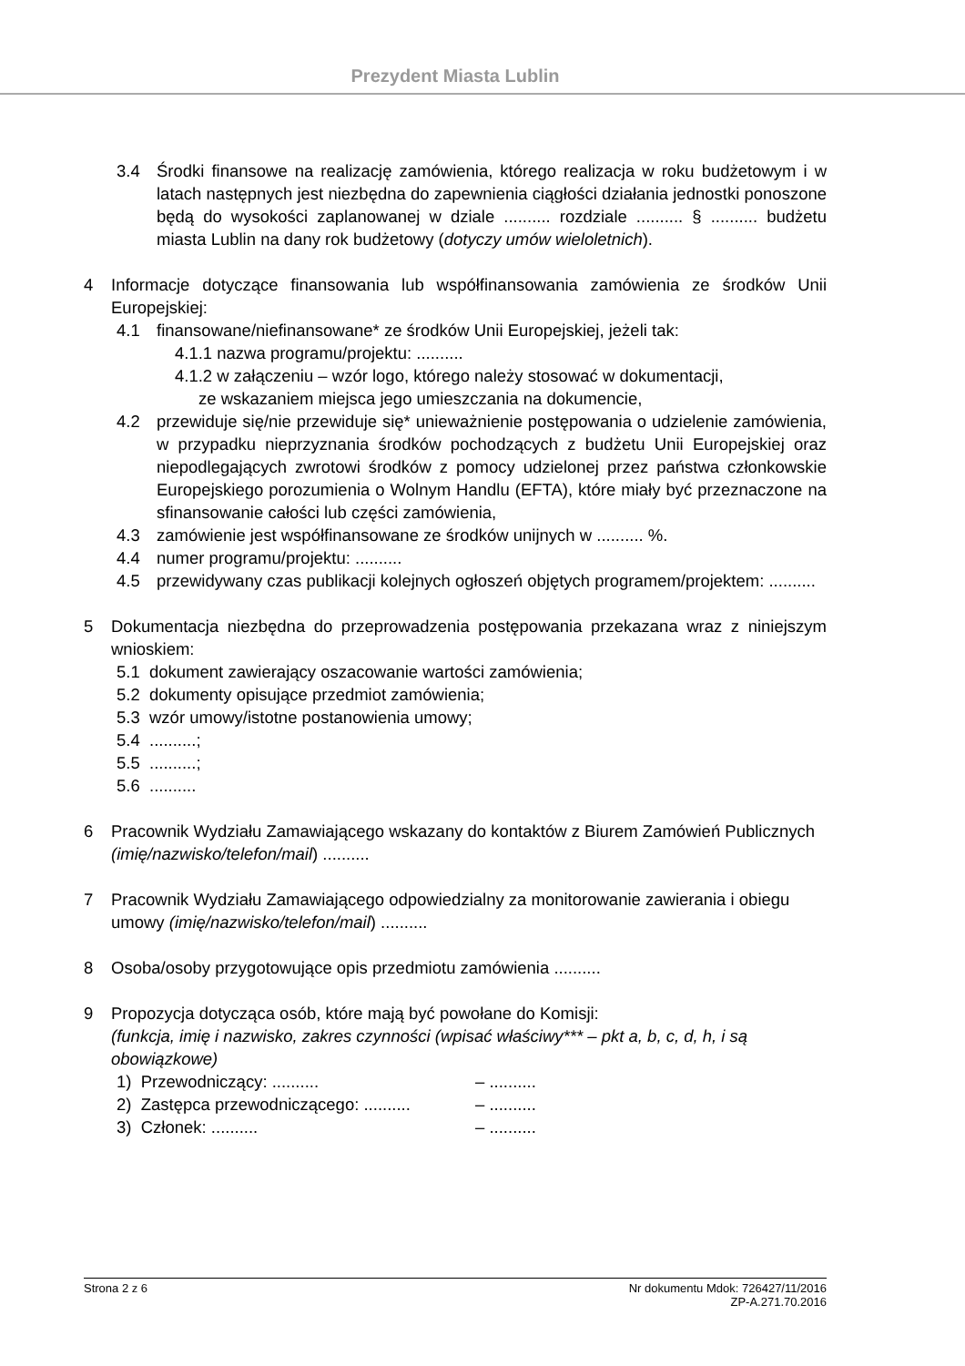Prezydent Miasta Lublin
3.4 Środki finansowe na realizację zamówienia, którego realizacja w roku budżetowym i w latach następnych jest niezbędna do zapewnienia ciągłości działania jednostki ponoszone będą do wysokości zaplanowanej w dziale .......... rozdziale .......... § .......... budżetu miasta Lublin na dany rok budżetowy (dotyczy umów wieloletnich).
4 Informacje dotyczące finansowania lub współfinansowania zamówienia ze środków Unii Europejskiej:
4.1 finansowane/niefinansowane* ze środków Unii Europejskiej, jeżeli tak:
4.1.1 nazwa programu/projektu: ..........
4.1.2 w załączeniu – wzór logo, którego należy stosować w dokumentacji,
ze wskazaniem miejsca jego umieszczania na dokumencie,
4.2 przewiduje się/nie przewiduje się* unieważnienie postępowania o udzielenie zamówienia, w przypadku nieprzyznania środków pochodzących z budżetu Unii Europejskiej oraz niepodlegających zwrotowi środków z pomocy udzielonej przez państwa członkowskie Europejskiego porozumienia o Wolnym Handlu (EFTA), które miały być przeznaczone na sfinansowanie całości lub części zamówienia,
4.3 zamówienie jest współfinansowane ze środków unijnych w .......... %.
4.4 numer programu/projektu: ..........
4.5 przewidywany czas publikacji kolejnych ogłoszeń objętych programem/projektem: ..........
5 Dokumentacja niezbędna do przeprowadzenia postępowania przekazana wraz z niniejszym wnioskiem:
5.1 dokument zawierający oszacowanie wartości zamówienia;
5.2 dokumenty opisujące przedmiot zamówienia;
5.3 wzór umowy/istotne postanowienia umowy;
5.4 ..........;
5.5 ..........;
5.6 ..........
6 Pracownik Wydziału Zamawiającego wskazany do kontaktów z Biurem Zamówień Publicznych (imię/nazwisko/telefon/mail) ..........
7 Pracownik Wydziału Zamawiającego odpowiedzialny za monitorowanie zawierania i obiegu umowy (imię/nazwisko/telefon/mail) ..........
8 Osoba/osoby przygotowujące opis przedmiotu zamówienia ..........
9 Propozycja dotycząca osób, które mają być powołane do Komisji:
(funkcja, imię i nazwisko, zakres czynności (wpisać właściwy*** – pkt a, b, c, d, h, i są obowiązkowe)
1) Przewodniczący: .......... – ..........
2) Zastępca przewodniczącego: .......... – ..........
3) Członek: .......... – ..........
Strona 2 z 6 Nr dokumentu Mdok: 726427/11/2016
ZP-A.271.70.2016